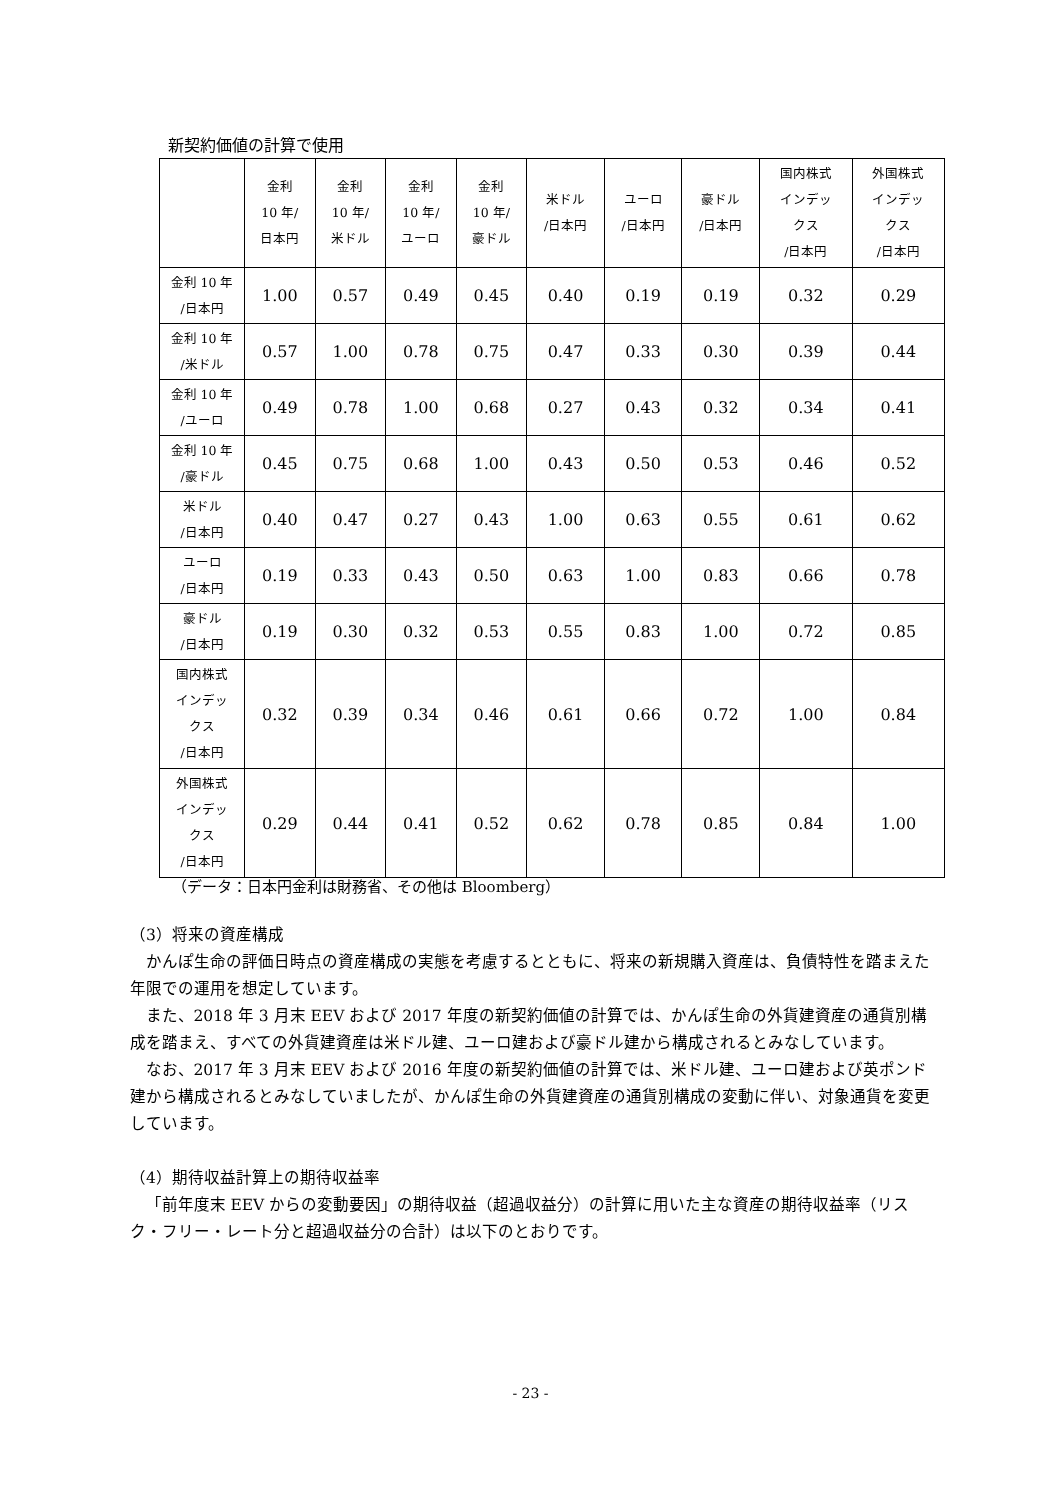新契約価値の計算で使用
| | 金利 10 年/ 日本円 | 金利 10 年/ 米ドル | 金利 10 年/ ユーロ | 金利 10 年/ 豪ドル | 米ドル /日本円 | ユーロ /日本円 | 豪ドル /日本円 | 国内株式 インデッ クス /日本円 | 外国株式 インデッ クス /日本円 |
| --- | --- | --- | --- | --- | --- | --- | --- | --- | --- |
| 金利 10 年 /日本円 | 1.00 | 0.57 | 0.49 | 0.45 | 0.40 | 0.19 | 0.19 | 0.32 | 0.29 |
| 金利 10 年 /米ドル | 0.57 | 1.00 | 0.78 | 0.75 | 0.47 | 0.33 | 0.30 | 0.39 | 0.44 |
| 金利 10 年 /ユーロ | 0.49 | 0.78 | 1.00 | 0.68 | 0.27 | 0.43 | 0.32 | 0.34 | 0.41 |
| 金利 10 年 /豪ドル | 0.45 | 0.75 | 0.68 | 1.00 | 0.43 | 0.50 | 0.53 | 0.46 | 0.52 |
| 米ドル /日本円 | 0.40 | 0.47 | 0.27 | 0.43 | 1.00 | 0.63 | 0.55 | 0.61 | 0.62 |
| ユーロ /日本円 | 0.19 | 0.33 | 0.43 | 0.50 | 0.63 | 1.00 | 0.83 | 0.66 | 0.78 |
| 豪ドル /日本円 | 0.19 | 0.30 | 0.32 | 0.53 | 0.55 | 0.83 | 1.00 | 0.72 | 0.85 |
| 国内株式 インデッ クス /日本円 | 0.32 | 0.39 | 0.34 | 0.46 | 0.61 | 0.66 | 0.72 | 1.00 | 0.84 |
| 外国株式 インデッ クス /日本円 | 0.29 | 0.44 | 0.41 | 0.52 | 0.62 | 0.78 | 0.85 | 0.84 | 1.00 |
（データ：日本円金利は財務省、その他は Bloomberg）
（3）将来の資産構成
かんぽ生命の評価日時点の資産構成の実態を考慮するとともに、将来の新規購入資産は、負債特性を踏まえた年限での運用を想定しています。
また、2018 年 3 月末 EEV および 2017 年度の新契約価値の計算では、かんぽ生命の外貨建資産の通貨別構成を踏まえ、すべての外貨建資産は米ドル建、ユーロ建および豪ドル建から構成されるとみなしています。
なお、2017 年 3 月末 EEV および 2016 年度の新契約価値の計算では、米ドル建、ユーロ建および英ポンド建から構成されるとみなしていましたが、かんぽ生命の外貨建資産の通貨別構成の変動に伴い、対象通貨を変更しています。
（4）期待収益計算上の期待収益率
「前年度末 EEV からの変動要因」の期待収益（超過収益分）の計算に用いた主な資産の期待収益率（リスク・フリー・レート分と超過収益分の合計）は以下のとおりです。
- 23 -